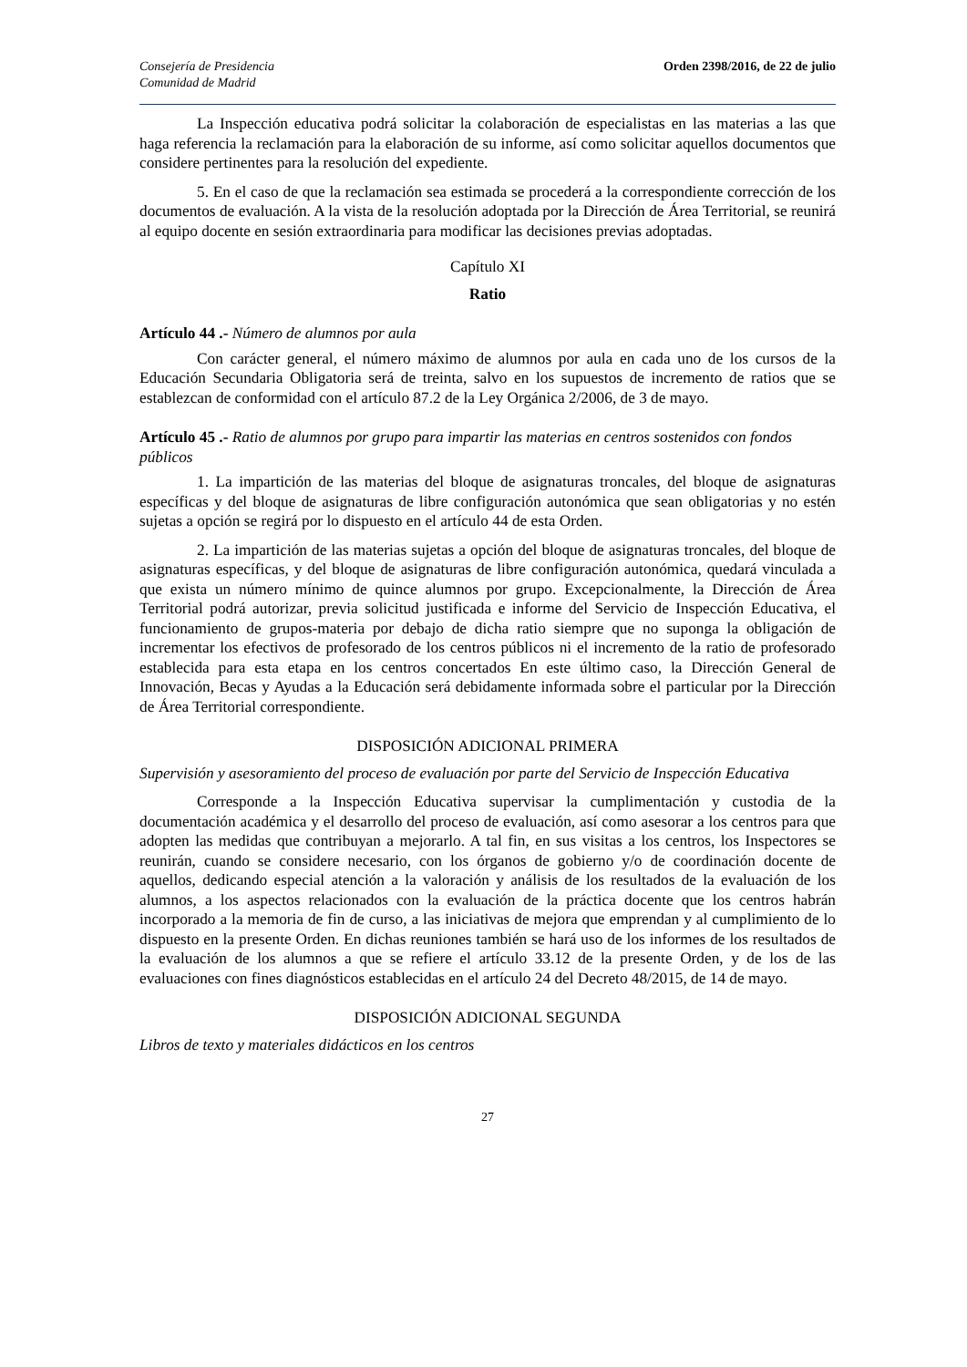Consejería de Presidencia
Comunidad de Madrid
Orden 2398/2016, de 22 de julio
La Inspección educativa podrá solicitar la colaboración de especialistas en las materias a las que haga referencia la reclamación para la elaboración de su informe, así como solicitar aquellos documentos que considere pertinentes para la resolución del expediente.
5. En el caso de que la reclamación sea estimada se procederá a la correspondiente corrección de los documentos de evaluación. A la vista de la resolución adoptada por la Dirección de Área Territorial, se reunirá al equipo docente en sesión extraordinaria para modificar las decisiones previas adoptadas.
Capítulo XI
Ratio
Artículo 44 .- Número de alumnos por aula
Con carácter general, el número máximo de alumnos por aula en cada uno de los cursos de la Educación Secundaria Obligatoria será de treinta, salvo en los supuestos de incremento de ratios que se establezcan de conformidad con el artículo 87.2 de la Ley Orgánica 2/2006, de 3 de mayo.
Artículo 45 .- Ratio de alumnos por grupo para impartir las materias en centros sostenidos con fondos públicos
1. La impartición de las materias del bloque de asignaturas troncales, del bloque de asignaturas específicas y del bloque de asignaturas de libre configuración autonómica que sean obligatorias y no estén sujetas a opción se regirá por lo dispuesto en el artículo 44 de esta Orden.
2. La impartición de las materias sujetas a opción del bloque de asignaturas troncales, del bloque de asignaturas específicas, y del bloque de asignaturas de libre configuración autonómica, quedará vinculada a que exista un número mínimo de quince alumnos por grupo. Excepcionalmente, la Dirección de Área Territorial podrá autorizar, previa solicitud justificada e informe del Servicio de Inspección Educativa, el funcionamiento de grupos-materia por debajo de dicha ratio siempre que no suponga la obligación de incrementar los efectivos de profesorado de los centros públicos ni el incremento de la ratio de profesorado establecida para esta etapa en los centros concertados En este último caso, la Dirección General de Innovación, Becas y Ayudas a la Educación será debidamente informada sobre el particular por la Dirección de Área Territorial correspondiente.
DISPOSICIÓN ADICIONAL PRIMERA
Supervisión y asesoramiento del proceso de evaluación por parte del Servicio de Inspección Educativa
Corresponde a la Inspección Educativa supervisar la cumplimentación y custodia de la documentación académica y el desarrollo del proceso de evaluación, así como asesorar a los centros para que adopten las medidas que contribuyan a mejorarlo. A tal fin, en sus visitas a los centros, los Inspectores se reunirán, cuando se considere necesario, con los órganos de gobierno y/o de coordinación docente de aquellos, dedicando especial atención a la valoración y análisis de los resultados de la evaluación de los alumnos, a los aspectos relacionados con la evaluación de la práctica docente que los centros habrán incorporado a la memoria de fin de curso, a las iniciativas de mejora que emprendan y al cumplimiento de lo dispuesto en la presente Orden. En dichas reuniones también se hará uso de los informes de los resultados de la evaluación de los alumnos a que se refiere el artículo 33.12 de la presente Orden, y de los de las evaluaciones con fines diagnósticos establecidas en el artículo 24 del Decreto 48/2015, de 14 de mayo.
DISPOSICIÓN ADICIONAL SEGUNDA
Libros de texto y materiales didácticos en los centros
27